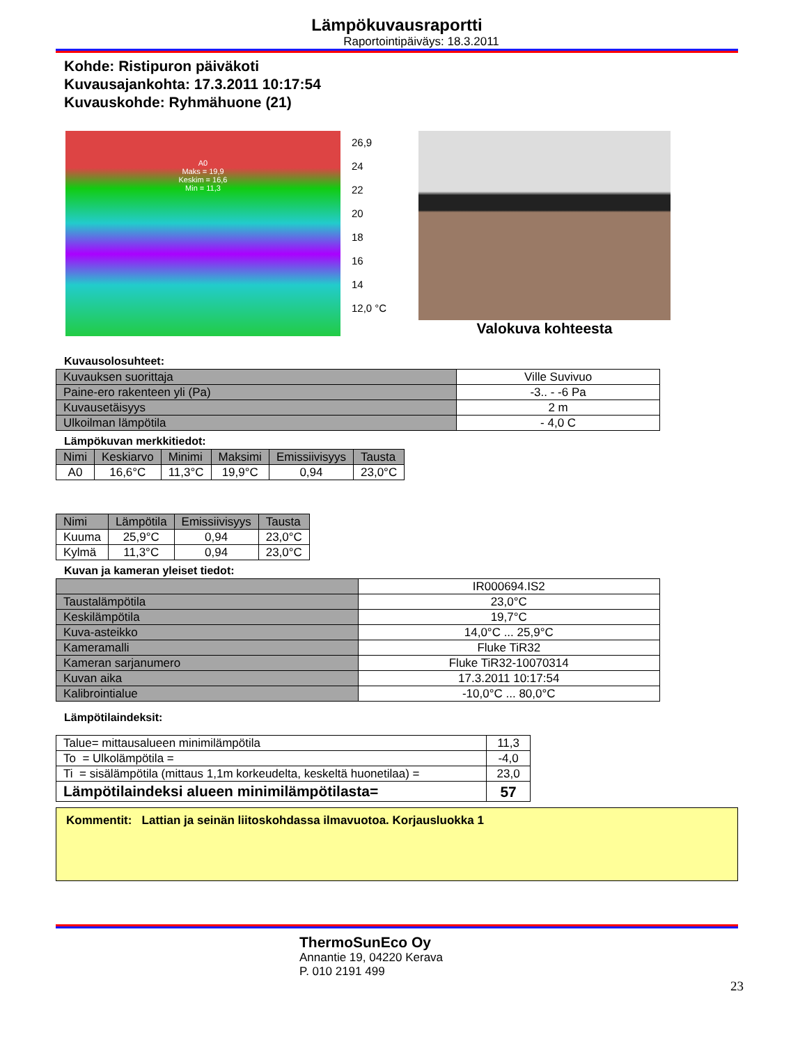Lämpökuvausraportti
Raportointipäiväys: 18.3.2011
Kohde: Ristipuron päiväkoti
Kuvausajankohta: 17.3.2011 10:17:54
Kuvauskohde: Ryhmähuone (21)
A0
Maks = 19,9
Keskim = 16,6
Min = 11,3
26,9
24
22
20
18
16
14
12,0 °C
Valokuva kohteesta
Kuvausolosuhteet:
| Kuvauksen suorittaja | Ville Suvivuo |
| Paine-ero rakenteen yli (Pa) | -3.. - -6 Pa |
| Kuvausetäisyys | 2 m |
| Ulkoilman lämpötila | - 4,0 C |
Lämpökuvan merkkitiedot:
| Nimi | Keskiarvo | Minimi | Maksimi | Emissiivisyys | Tausta |
| --- | --- | --- | --- | --- | --- |
| A0 | 16,6°C | 11,3°C | 19,9°C | 0,94 | 23,0°C |
| Nimi | Lämpötila | Emissiivisyys | Tausta |
| --- | --- | --- | --- |
| Kuuma | 25,9°C | 0,94 | 23,0°C |
| Kylmä | 11,3°C | 0,94 | 23,0°C |
Kuvan ja kameran yleiset tiedot:
| | IR000694.IS2 |
| Taustalämpötila | 23,0°C |
| Keskilämpötila | 19,7°C |
| Kuva-asteikko | 14,0°C ... 25,9°C |
| Kameramalli | Fluke TiR32 |
| Kameran sarjanumero | Fluke TiR32-10070314 |
| Kuvan aika | 17.3.2011 10:17:54 |
| Kalibrointialue | -10,0°C ... 80,0°C |
Lämpötilaindeksit:
| Talue= mittausalueen minimilämpötila | 11,3 |
| To = Ulkolämpötila = | -4,0 |
| Ti = sisälämpötila (mittaus 1,1m korkeudelta, keskeltä huonetilaa) = | 23,0 |
| Lämpötilaindeksi alueen minimilämpötilasta= | 57 |
Kommentit: Lattian ja seinän liitoskohdassa ilmavuotoa. Korjausluokka 1
ThermoSunEco Oy
Annantie 19, 04220 Kerava
P. 010 2191 499
23